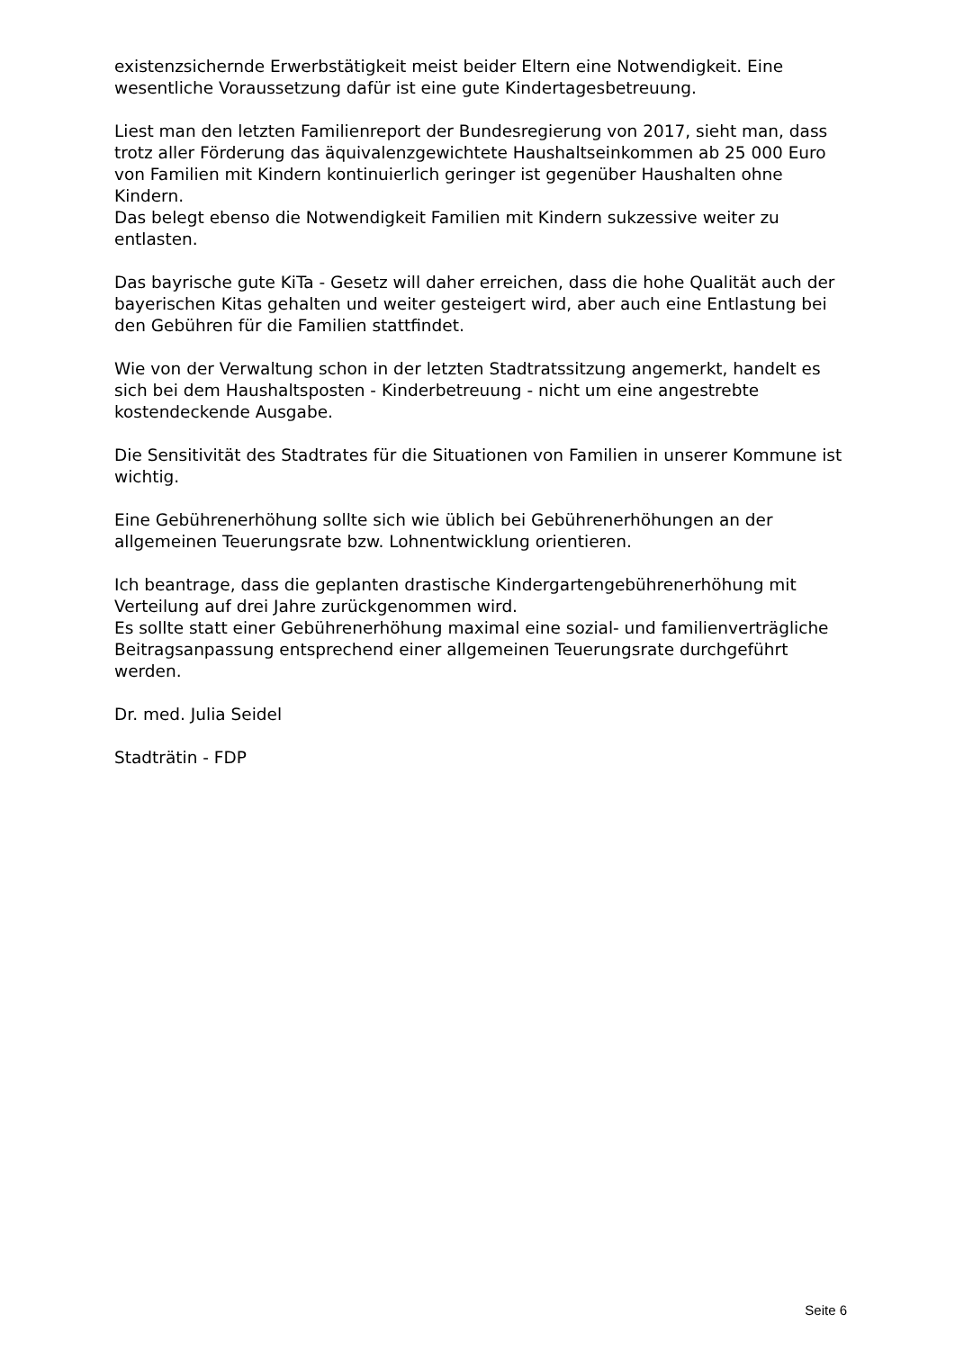existenzsichernde Erwerbstätigkeit meist beider Eltern eine Notwendigkeit. Eine wesentliche Voraussetzung dafür ist eine gute Kindertagesbetreuung.
Liest man den letzten Familienreport der Bundesregierung von 2017, sieht man, dass trotz aller Förderung das äquivalenzgewichtete Haushaltseinkommen ab 25 000 Euro von Familien mit Kindern kontinuierlich geringer ist gegenüber Haushalten ohne Kindern.
Das belegt ebenso die Notwendigkeit Familien mit Kindern sukzessive weiter zu entlasten.
Das bayrische gute KiTa - Gesetz will daher erreichen, dass die hohe Qualität auch der bayerischen Kitas gehalten und weiter gesteigert wird, aber auch eine Entlastung bei den Gebühren für die Familien stattfindet.
Wie von der Verwaltung schon in der letzten Stadtratssitzung angemerkt, handelt es sich bei dem Haushaltsposten - Kinderbetreuung - nicht um eine angestrebte kostendeckende Ausgabe.
Die Sensitivität des Stadtrates für die Situationen von Familien in unserer Kommune ist wichtig.
Eine Gebührenerhöhung sollte sich wie üblich bei Gebührenerhöhungen an der allgemeinen Teuerungsrate bzw. Lohnentwicklung orientieren.
Ich beantrage, dass die geplanten drastische Kindergartengebührenerhöhung mit Verteilung auf drei Jahre zurückgenommen wird.
Es sollte statt einer Gebührenerhöhung maximal eine sozial- und familienverträgliche Beitragsanpassung entsprechend einer allgemeinen Teuerungsrate durchgeführt werden.
Dr. med. Julia Seidel
Stadträtin - FDP
Seite 6